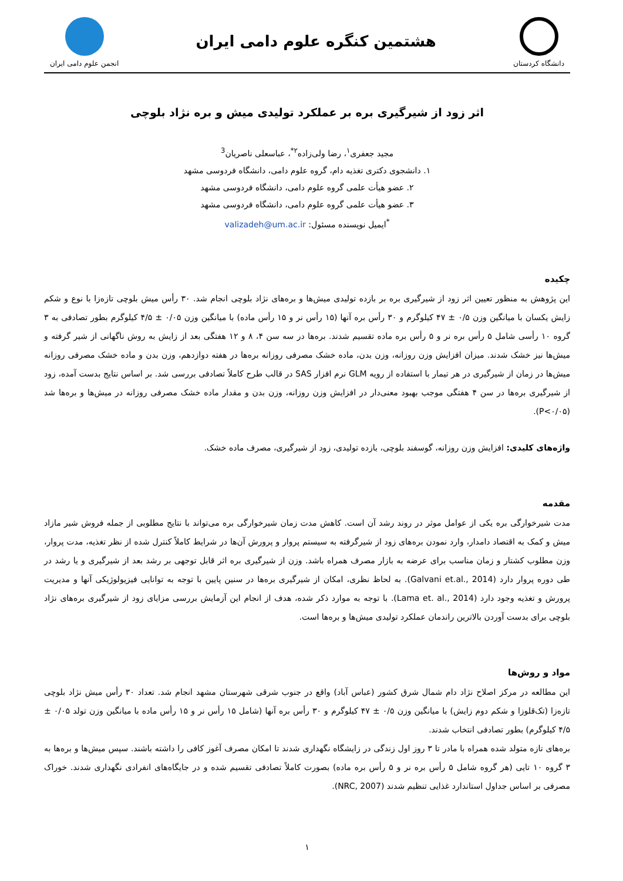دانشگاه کردستان
هشتمین کنگره علوم دامی ایران
انجمن علوم دامی ایران
اثر زود از شیرگیری بره بر عملکرد تولیدی میش و بره نژاد بلوچی
مجید جعفری<sup>۱</sup>، رضا ولی‌زاده<sup>۲*</sup>، عباسعلی ناصریان<sup>3</sup>
۱. دانشجوی دکتری تغذیه دام، گروه علوم دامی، دانشگاه فردوسی مشهد
۲. عضو هیأت علمی گروه علوم دامی، دانشگاه فردوسی مشهد
۳. عضو هیأت علمی گروه علوم دامی، دانشگاه فردوسی مشهد
<sup>*</sup> ایمیل نویسنده مسئول: valizadeh@um.ac.ir
چکیده
این پژوهش به منظور تعیین اثر زود از شیرگیری بره بر بازده تولیدی میش‌ها و بره‌های نژاد بلوچی انجام شد. ۳۰ رأس میش بلوچی تازه‌زا با نوع و شکم زایش یکسان با میانگین وزن ۰/۵ ± ۴۷ کیلوگرم و ۳۰ رأس بره آنها (۱۵ رأس نر و ۱۵ رأس ماده) با میانگین وزن ۰/۰۵ ± ۴/۵ کیلوگرم بطور تصادفی به ۳ گروه ۱۰ رأسی شامل ۵ رأس بره نر و ۵ رأس بره ماده تقسیم شدند. بره‌ها در سه سن ۴، ۸ و ۱۲ هفتگی بعد از زایش به روش ناگهانی از شیر گرفته و میش‌ها نیز خشک شدند. میزان افزایش وزن روزانه، وزن بدن، ماده خشک مصرفی روزانه بره‌ها در هفته دوازدهم، وزن بدن و ماده خشک مصرفی روزانه میش‌ها در زمان از شیرگیری در هر تیمار با استفاده از رویه GLM نرم افزار SAS در قالب طرح کاملاً تصادفی بررسی شد. بر اساس نتایج بدست آمده، زود از شیرگیری بره‌ها در سن ۴ هفتگی موجب بهبود معنی‌دار در افزایش وزن روزانه، وزن بدن و مقدار ماده خشک مصرفی روزانه در میش‌ها و بره‌ها شد (P<۰/۰۵).
واژه‌های کلیدی: افزایش وزن روزانه، گوسفند بلوچی، بازده تولیدی، زود از شیرگیری، مصرف ماده خشک.
مقدمه
مدت شیرخوارگی بره یکی از عوامل موثر در روند رشد آن است. کاهش مدت زمان شیرخوارگی بره می‌تواند با نتایج مطلوبی از جمله فروش شیر مازاد میش و کمک به اقتصاد دامدار، وارد نمودن بره‌های زود از شیرگرفته به سیستم پروار و پرورش آن‌ها در شرایط کاملاً کنترل شده از نظر تغذیه، مدت پروار، وزن مطلوب کشتار و زمان مناسب برای عرضه به بازار مصرف همراه باشد. وزن از شیرگیری بره اثر قابل توجهی بر رشد بعد از شیرگیری و یا رشد در طی دوره پروار دارد (Galvani et.al., 2014). به لحاظ نظری، امکان از شیرگیری بره‌ها در سنین پایین با توجه به توانایی فیزیولوژیکی آنها و مدیریت پرورش و تغذیه وجود دارد (Lama et. al., 2014). با توجه به موارد ذکر شده، هدف از انجام این آزمایش بررسی مزایای زود از شیرگیری بره‌های نژاد بلوچی برای بدست آوردن بالاترین راندمان عملکرد تولیدی میش‌ها و بره‌ها است.
مواد و روش‌ها
این مطالعه در مرکز اصلاح نژاد دام شمال شرق کشور (عباس آباد) واقع در جنوب شرقی شهرستان مشهد انجام شد. تعداد ۳۰ رأس میش نژاد بلوچی تازه‌زا (تک‌قلوزا و شکم دوم زایش) با میانگین وزن ۰/۵ ± ۴۷ کیلوگرم و ۳۰ رأس بره آنها (شامل ۱۵ رأس نر و ۱۵ رأس ماده با میانگین وزن تولد ۰/۰۵ ± ۴/۵ کیلوگرم) بطور تصادفی انتخاب شدند.
بره‌های تازه متولد شده همراه با مادر تا ۳ روز اول زندگی در زایشگاه نگهداری شدند تا امکان مصرف آغوز کافی را داشته باشند. سپس میش‌ها و بره‌ها به ۳ گروه ۱۰ تایی (هر گروه شامل ۵ رأس بره نر و ۵ رأس بره ماده) بصورت کاملاً تصادفی تقسیم شده و در جایگاه‌های انفرادی نگهداری شدند. خوراک مصرفی بر اساس جداول استاندارد غذایی تنظیم شدند (NRC, 2007).
۱